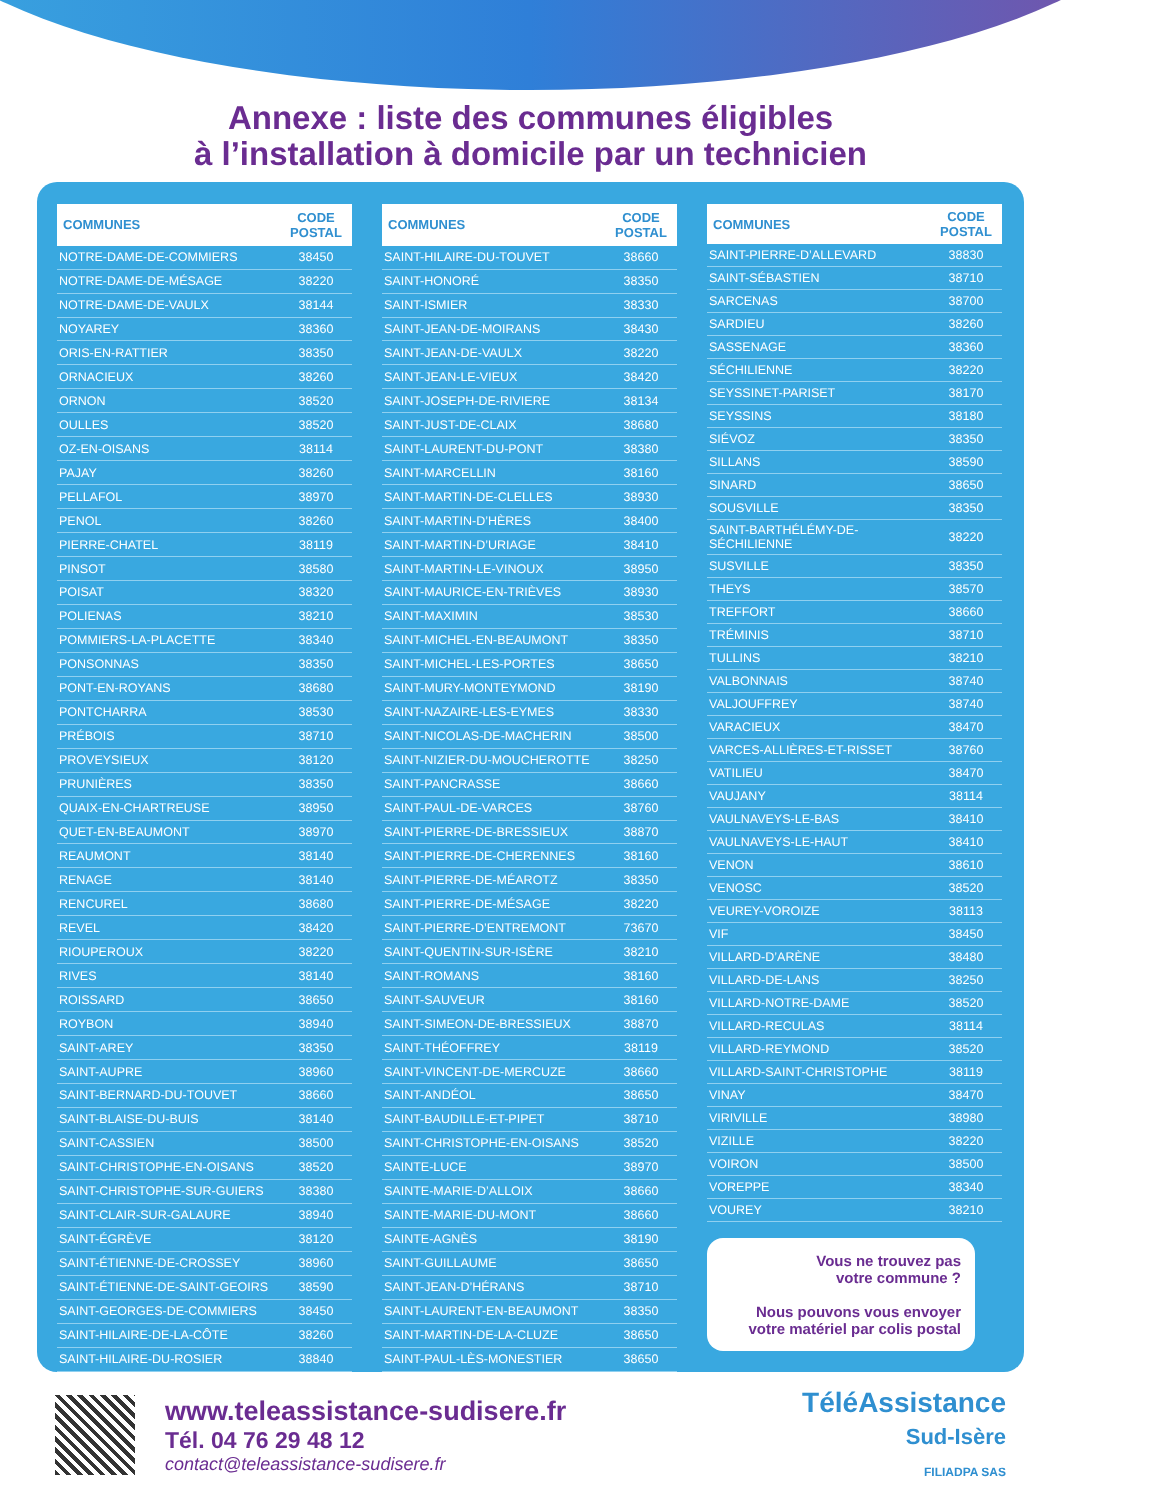Annexe : liste des communes éligibles
à l’installation à domicile par un technicien
| COMMUNES | CODE POSTAL |
| --- | --- |
| NOTRE-DAME-DE-COMMIERS | 38450 |
| NOTRE-DAME-DE-MÉSAGE | 38220 |
| NOTRE-DAME-DE-VAULX | 38144 |
| NOYAREY | 38360 |
| ORIS-EN-RATTIER | 38350 |
| ORNACIEUX | 38260 |
| ORNON | 38520 |
| OULLES | 38520 |
| OZ-EN-OISANS | 38114 |
| PAJAY | 38260 |
| PELLAFOL | 38970 |
| PENOL | 38260 |
| PIERRE-CHATEL | 38119 |
| PINSOT | 38580 |
| POISAT | 38320 |
| POLIENAS | 38210 |
| POMMIERS-LA-PLACETTE | 38340 |
| PONSONNAS | 38350 |
| PONT-EN-ROYANS | 38680 |
| PONTCHARRA | 38530 |
| PRÉBOIS | 38710 |
| PROVEYSIEUX | 38120 |
| PRUNIÈRES | 38350 |
| QUAIX-EN-CHARTREUSE | 38950 |
| QUET-EN-BEAUMONT | 38970 |
| REAUMONT | 38140 |
| RENAGE | 38140 |
| RENCUREL | 38680 |
| REVEL | 38420 |
| RIOUPEROUX | 38220 |
| RIVES | 38140 |
| ROISSARD | 38650 |
| ROYBON | 38940 |
| SAINT-AREY | 38350 |
| SAINT-AUPRE | 38960 |
| SAINT-BERNARD-DU-TOUVET | 38660 |
| SAINT-BLAISE-DU-BUIS | 38140 |
| SAINT-CASSIEN | 38500 |
| SAINT-CHRISTOPHE-EN-OISANS | 38520 |
| SAINT-CHRISTOPHE-SUR-GUIERS | 38380 |
| SAINT-CLAIR-SUR-GALAURE | 38940 |
| SAINT-ÉGRÈVE | 38120 |
| SAINT-ÉTIENNE-DE-CROSSEY | 38960 |
| SAINT-ÉTIENNE-DE-SAINT-GEOIRS | 38590 |
| SAINT-GEORGES-DE-COMMIERS | 38450 |
| SAINT-HILAIRE-DE-LA-CÔTE | 38260 |
| SAINT-HILAIRE-DU-ROSIER | 38840 |
| COMMUNES | CODE POSTAL |
| --- | --- |
| SAINT-HILAIRE-DU-TOUVET | 38660 |
| SAINT-HONORÉ | 38350 |
| SAINT-ISMIER | 38330 |
| SAINT-JEAN-DE-MOIRANS | 38430 |
| SAINT-JEAN-DE-VAULX | 38220 |
| SAINT-JEAN-LE-VIEUX | 38420 |
| SAINT-JOSEPH-DE-RIVIERE | 38134 |
| SAINT-JUST-DE-CLAIX | 38680 |
| SAINT-LAURENT-DU-PONT | 38380 |
| SAINT-MARCELLIN | 38160 |
| SAINT-MARTIN-DE-CLELLES | 38930 |
| SAINT-MARTIN-D’HÈRES | 38400 |
| SAINT-MARTIN-D’URIAGE | 38410 |
| SAINT-MARTIN-LE-VINOUX | 38950 |
| SAINT-MAURICE-EN-TRIÈVES | 38930 |
| SAINT-MAXIMIN | 38530 |
| SAINT-MICHEL-EN-BEAUMONT | 38350 |
| SAINT-MICHEL-LES-PORTES | 38650 |
| SAINT-MURY-MONTEYMOND | 38190 |
| SAINT-NAZAIRE-LES-EYMES | 38330 |
| SAINT-NICOLAS-DE-MACHERIN | 38500 |
| SAINT-NIZIER-DU-MOUCHEROTTE | 38250 |
| SAINT-PANCRASSE | 38660 |
| SAINT-PAUL-DE-VARCES | 38760 |
| SAINT-PIERRE-DE-BRESSIEUX | 38870 |
| SAINT-PIERRE-DE-CHERENNES | 38160 |
| SAINT-PIERRE-DE-MÉAROTZ | 38350 |
| SAINT-PIERRE-DE-MÉSAGE | 38220 |
| SAINT-PIERRE-D’ENTREMONT | 73670 |
| SAINT-QUENTIN-SUR-ISÈRE | 38210 |
| SAINT-ROMANS | 38160 |
| SAINT-SAUVEUR | 38160 |
| SAINT-SIMEON-DE-BRESSIEUX | 38870 |
| SAINT-THÉOFFREY | 38119 |
| SAINT-VINCENT-DE-MERCUZE | 38660 |
| SAINT-ANDÉOL | 38650 |
| SAINT-BAUDILLE-ET-PIPET | 38710 |
| SAINT-CHRISTOPHE-EN-OISANS | 38520 |
| SAINTE-LUCE | 38970 |
| SAINTE-MARIE-D’ALLOIX | 38660 |
| SAINTE-MARIE-DU-MONT | 38660 |
| SAINTE-AGNÈS | 38190 |
| SAINT-GUILLAUME | 38650 |
| SAINT-JEAN-D’HÉRANS | 38710 |
| SAINT-LAURENT-EN-BEAUMONT | 38350 |
| SAINT-MARTIN-DE-LA-CLUZE | 38650 |
| SAINT-PAUL-LÈS-MONESTIER | 38650 |
| COMMUNES | CODE POSTAL |
| --- | --- |
| SAINT-PIERRE-D’ALLEVARD | 38830 |
| SAINT-SÉBASTIEN | 38710 |
| SARCENAS | 38700 |
| SARDIEU | 38260 |
| SASSENAGE | 38360 |
| SÉCHILIENNE | 38220 |
| SEYSSINET-PARISET | 38170 |
| SEYSSINS | 38180 |
| SIÉVOZ | 38350 |
| SILLANS | 38590 |
| SINARD | 38650 |
| SOUSVILLE | 38350 |
| SAINT-BARTHÉLÉMY-DE-SÉCHILIENNE | 38220 |
| SUSVILLE | 38350 |
| THEYS | 38570 |
| TREFFORT | 38660 |
| TRÉMINIS | 38710 |
| TULLINS | 38210 |
| VALBONNAIS | 38740 |
| VALJOUFFREY | 38740 |
| VARACIEUX | 38470 |
| VARCES-ALLIÈRES-ET-RISSET | 38760 |
| VATILIEU | 38470 |
| VAUJANY | 38114 |
| VAULNAVEYS-LE-BAS | 38410 |
| VAULNAVEYS-LE-HAUT | 38410 |
| VENON | 38610 |
| VENOSC | 38520 |
| VEUREY-VOROIZE | 38113 |
| VIF | 38450 |
| VILLARD-D’ARÈNE | 38480 |
| VILLARD-DE-LANS | 38250 |
| VILLARD-NOTRE-DAME | 38520 |
| VILLARD-RECULAS | 38114 |
| VILLARD-REYMOND | 38520 |
| VILLARD-SAINT-CHRISTOPHE | 38119 |
| VINAY | 38470 |
| VIRIVILLE | 38980 |
| VIZILLE | 38220 |
| VOIRON | 38500 |
| VOREPPE | 38340 |
| VOUREY | 38210 |
Vous ne trouvez pas
votre commune ?
Nous pouvons vous envoyer
votre matériel par colis postal
www.teleassistance-sudisere.fr
Tél. 04 76 29 48 12
contact@teleassistance-sudisere.fr
TéléAssistance
Sud-Isère
FILIADPA SAS